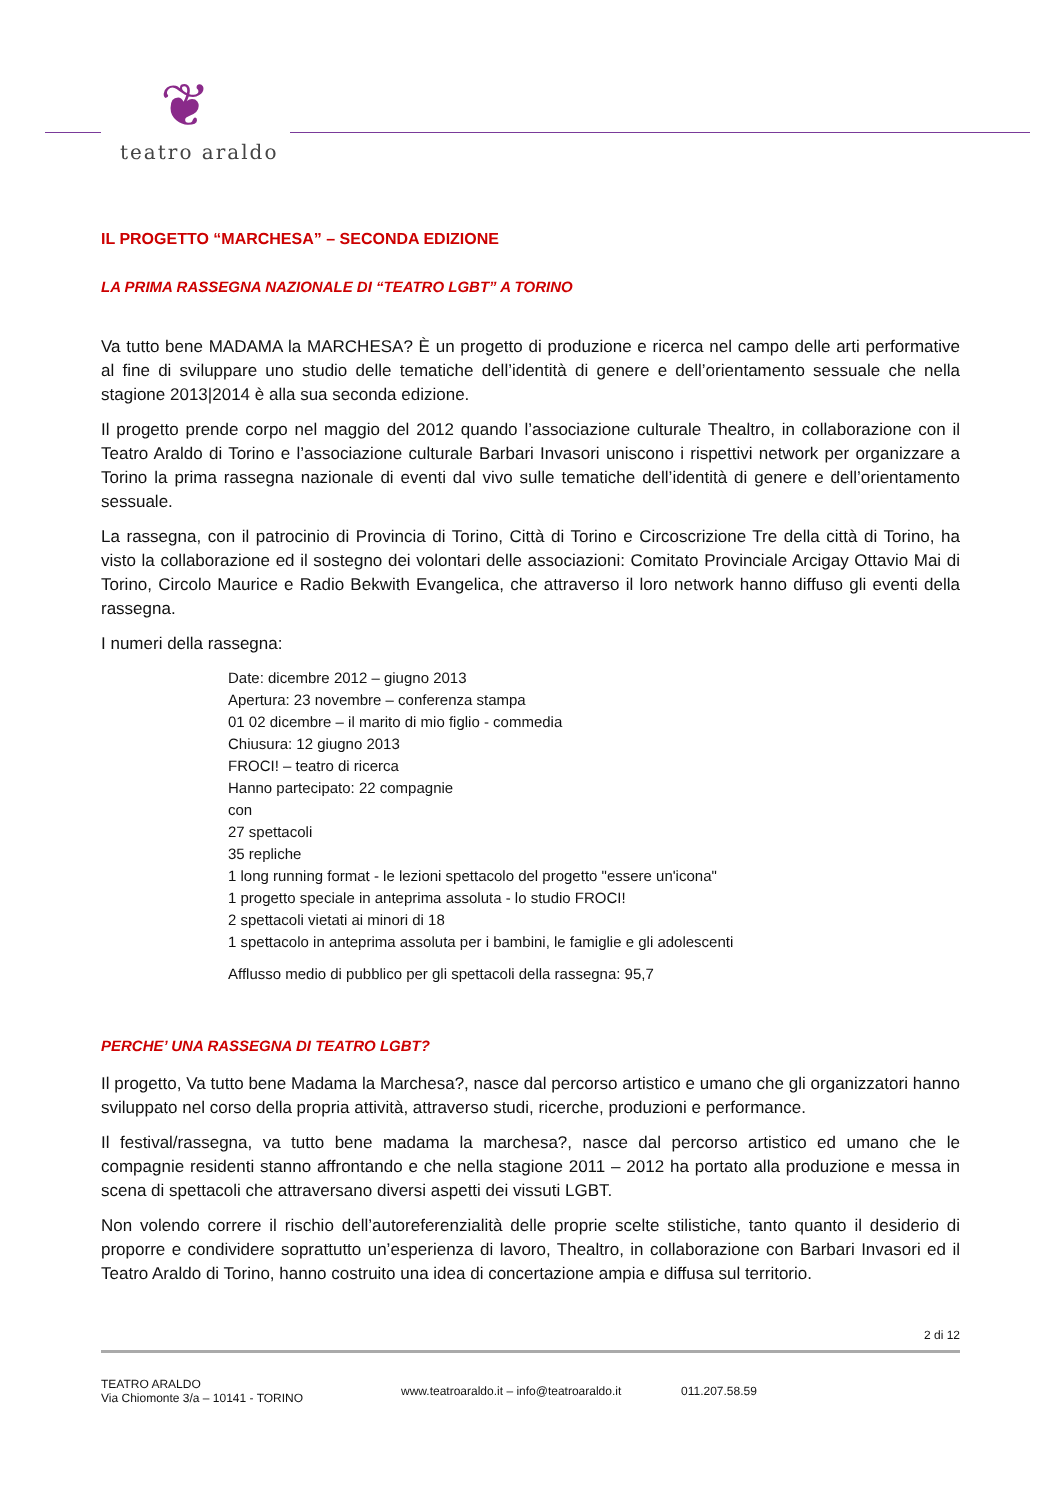❦
teatro araldo
IL PROGETTO “MARCHESA” – SECONDA EDIZIONE
LA PRIMA RASSEGNA NAZIONALE DI “TEATRO LGBT” A TORINO
Va tutto bene MADAMA la MARCHESA? È un progetto di produzione e ricerca nel campo delle arti performative al fine di sviluppare uno studio delle tematiche dell’identità di genere e dell’orientamento sessuale che nella stagione 2013|2014 è alla sua seconda edizione.
Il progetto prende corpo nel maggio del 2012 quando l’associazione culturale Thealtro, in collaborazione con il Teatro Araldo di Torino e l’associazione culturale Barbari Invasori uniscono i rispettivi network per organizzare a Torino la prima rassegna nazionale di eventi dal vivo sulle tematiche dell’identità di genere e dell’orientamento sessuale.
La rassegna, con il patrocinio di Provincia di Torino, Città di Torino e Circoscrizione Tre della città di Torino, ha visto la collaborazione ed il sostegno dei volontari delle associazioni: Comitato Provinciale Arcigay Ottavio Mai di Torino, Circolo Maurice e Radio Bekwith Evangelica, che attraverso il loro network hanno diffuso gli eventi della rassegna.
I numeri della rassegna:
Date: dicembre 2012 – giugno 2013
Apertura: 23 novembre – conferenza stampa
01 02 dicembre – il marito di mio figlio - commedia
Chiusura: 12 giugno 2013
FROCI! – teatro di ricerca
Hanno partecipato: 22 compagnie
con
27 spettacoli
35 repliche
1 long running format - le lezioni spettacolo del progetto "essere un'icona"
1 progetto speciale in anteprima assoluta - lo studio FROCI!
2 spettacoli vietati ai minori di 18
1 spettacolo in anteprima assoluta per i bambini, le famiglie e gli adolescenti
Afflusso medio di pubblico per gli spettacoli della rassegna: 95,7
PERCHE’ UNA RASSEGNA DI TEATRO LGBT?
Il progetto, Va tutto bene Madama la Marchesa?, nasce dal percorso artistico e umano che gli organizzatori hanno sviluppato nel corso della propria attività, attraverso studi, ricerche, produzioni e performance.
Il festival/rassegna, va tutto bene madama la marchesa?, nasce dal percorso artistico ed umano che le compagnie residenti stanno affrontando e che nella stagione 2011 – 2012 ha portato alla produzione e messa in scena di spettacoli che attraversano diversi aspetti dei vissuti LGBT.
Non volendo correre il rischio dell’autoreferenzialità delle proprie scelte stilistiche, tanto quanto il desiderio di proporre e condividere soprattutto un’esperienza di lavoro, Thealtro, in collaborazione con Barbari Invasori ed il Teatro Araldo di Torino, hanno costruito una idea di concertazione ampia e diffusa sul territorio.
2 di 12
TEATRO ARALDO
Via Chiomonte 3/a – 10141 - TORINO
www.teatroaraldo.it – info@teatroaraldo.it
011.207.58.59